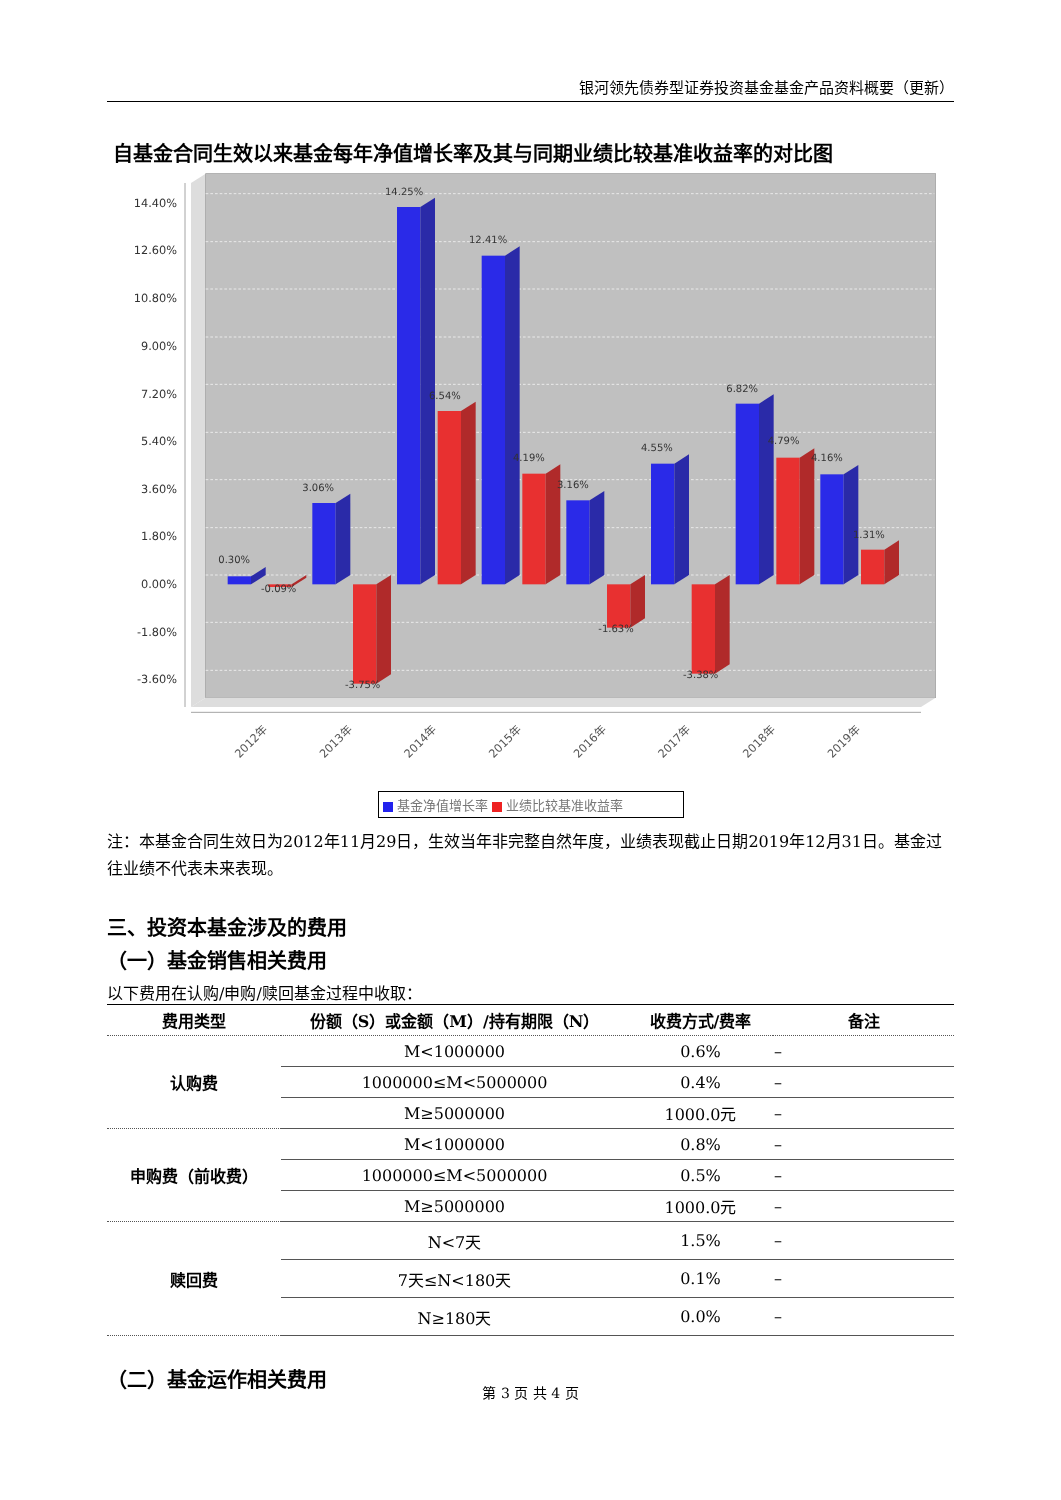银河领先债券型证券投资基金基金产品资料概要（更新）
自基金合同生效以来基金每年净值增长率及其与同期业绩比较基准收益率的对比图
14.40%
12.60%
10.80%
9.00%
7.20%
5.40%
3.60%
1.80%
0.00%
-1.80%
-3.60%
0.30%
-0.09%
3.06%
-3.75%
14.25%
6.54%
12.41%
4.19%
3.16%
-1.63%
4.55%
-3.38%
6.82%
4.79%
4.16%
1.31%
2012年
2013年
2014年
2015年
2016年
2017年
2018年
2019年
基金净值增长率 业绩比较基准收益率
注：本基金合同生效日为2012年11月29日，生效当年非完整自然年度，业绩表现截止日期2019年12月31日。基金过往业绩不代表未来表现。
三、投资本基金涉及的费用
（一）基金销售相关费用
以下费用在认购/申购/赎回基金过程中收取：
| 费用类型 | 份额（S）或金额（M）/持有期限（N） | 收费方式/费率 | 备注 |
| --- | --- | --- | --- |
| 认购费 | M<1000000 | 0.6% | – |
| | 1000000≤M<5000000 | 0.4% | – |
| | M≥5000000 | 1000.0元 | – |
| 申购费（前收费） | M<1000000 | 0.8% | – |
| | 1000000≤M<5000000 | 0.5% | – |
| | M≥5000000 | 1000.0元 | – |
| 赎回费 | N<7天 | 1.5% | – |
| | 7天≤N<180天 | 0.1% | – |
| | N≥180天 | 0.0% | – |
（二）基金运作相关费用
第 3 页 共 4 页